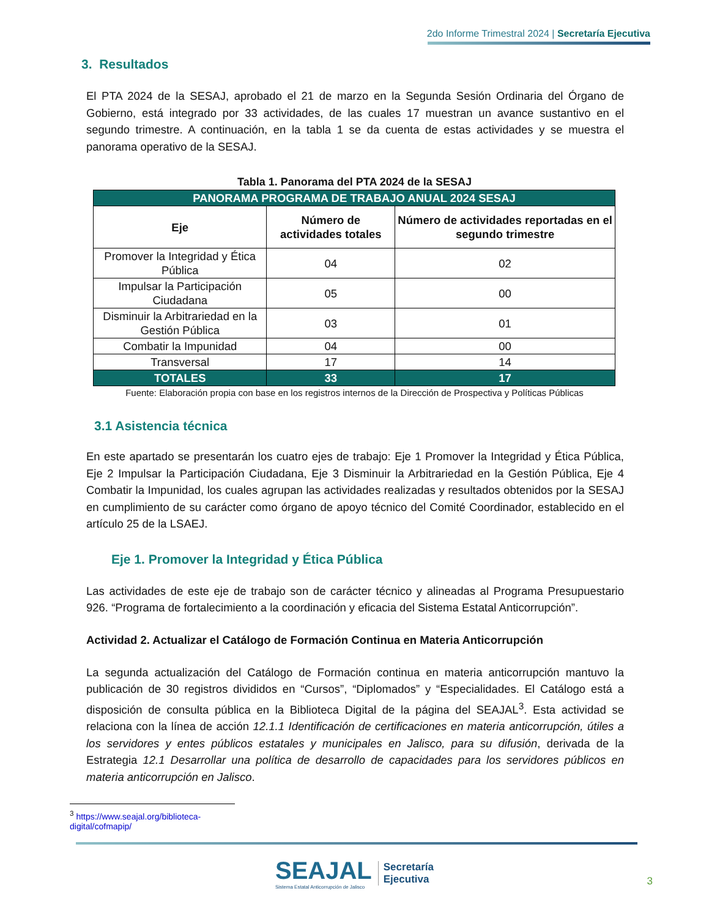2do Informe Trimestral 2024 | Secretaría Ejecutiva
3. Resultados
El PTA 2024 de la SESAJ, aprobado el 21 de marzo en la Segunda Sesión Ordinaria del Órgano de Gobierno, está integrado por 33 actividades, de las cuales 17 muestran un avance sustantivo en el segundo trimestre. A continuación, en la tabla 1 se da cuenta de estas actividades y se muestra el panorama operativo de la SESAJ.
Tabla 1. Panorama del PTA 2024 de la SESAJ
| PANORAMA PROGRAMA DE TRABAJO ANUAL 2024 SESAJ | | |
| --- | --- | --- |
| Eje | Número de actividades totales | Número de actividades reportadas en el segundo trimestre |
| Promover la Integridad y Ética Pública | 04 | 02 |
| Impulsar la Participación Ciudadana | 05 | 00 |
| Disminuir la Arbitrariedad en la Gestión Pública | 03 | 01 |
| Combatir la Impunidad | 04 | 00 |
| Transversal | 17 | 14 |
| TOTALES | 33 | 17 |
Fuente: Elaboración propia con base en los registros internos de la Dirección de Prospectiva y Políticas Públicas
3.1 Asistencia técnica
En este apartado se presentarán los cuatro ejes de trabajo: Eje 1 Promover la Integridad y Ética Pública, Eje 2 Impulsar la Participación Ciudadana, Eje 3 Disminuir la Arbitrariedad en la Gestión Pública, Eje 4 Combatir la Impunidad, los cuales agrupan las actividades realizadas y resultados obtenidos por la SESAJ en cumplimiento de su carácter como órgano de apoyo técnico del Comité Coordinador, establecido en el artículo 25 de la LSAEJ.
Eje 1. Promover la Integridad y Ética Pública
Las actividades de este eje de trabajo son de carácter técnico y alineadas al Programa Presupuestario 926. “Programa de fortalecimiento a la coordinación y eficacia del Sistema Estatal Anticorrupción”.
Actividad 2. Actualizar el Catálogo de Formación Continua en Materia Anticorrupción
La segunda actualización del Catálogo de Formación continua en materia anticorrupción mantuvo la publicación de 30 registros divididos en “Cursos”, “Diplomados” y “Especialidades. El Catálogo está a disposición de consulta pública en la Biblioteca Digital de la página del SEAJAL<sup>3</sup>. Esta actividad se relaciona con la línea de acción 12.1.1 Identificación de certificaciones en materia anticorrupción, útiles a los servidores y entes públicos estatales y municipales en Jalisco, para su difusión, derivada de la Estrategia 12.1 Desarrollar una política de desarrollo de capacidades para los servidores públicos en materia anticorrupción en Jalisco.
<sup>3</sup> https://www.seajal.org/biblioteca-digital/cofmapip/
SEAJAL
Sistema Estatal Anticorrupción de Jalisco
Secretaría
Ejecutiva
3